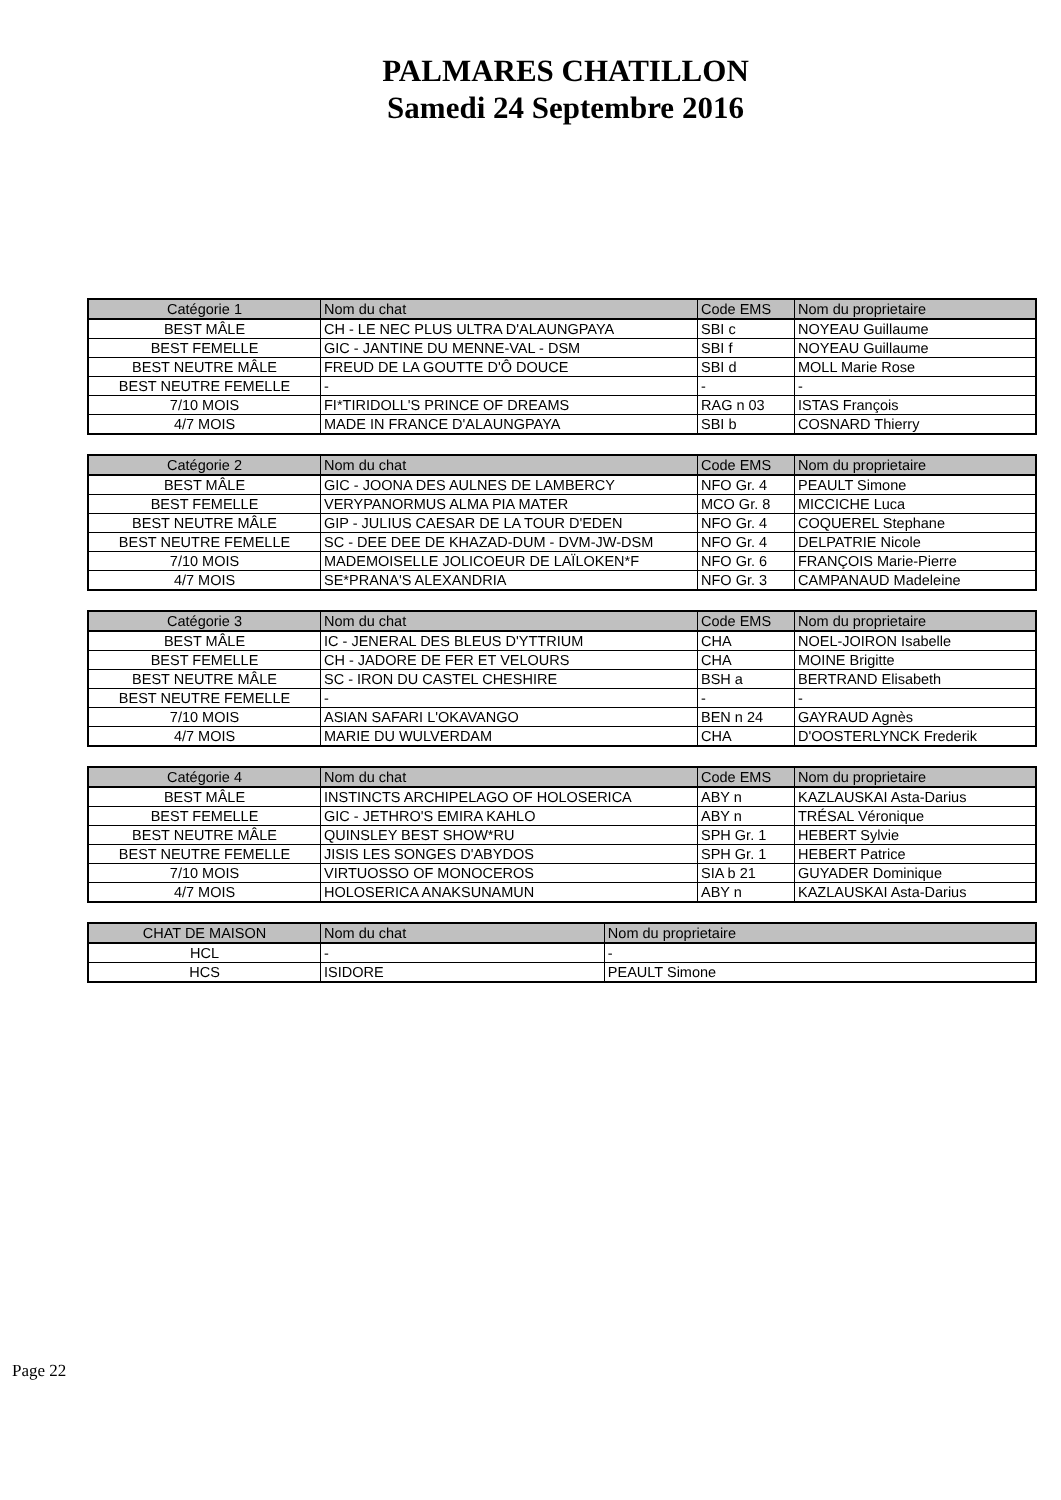PALMARES CHATILLON
Samedi 24 Septembre 2016
| Catégorie 1 | Nom du chat | Code EMS | Nom du proprietaire |
| --- | --- | --- | --- |
| BEST MÂLE | CH - LE NEC PLUS ULTRA D'ALAUNGPAYA | SBI c | NOYEAU Guillaume |
| BEST FEMELLE | GIC - JANTINE DU MENNE-VAL - DSM | SBI f | NOYEAU Guillaume |
| BEST NEUTRE MÂLE | FREUD DE LA GOUTTE D'Ô DOUCE | SBI d | MOLL Marie Rose |
| BEST NEUTRE FEMELLE | - | - | - |
| 7/10 MOIS | FI*TIRIDOLL'S PRINCE OF DREAMS | RAG n 03 | ISTAS François |
| 4/7 MOIS | MADE IN FRANCE D'ALAUNGPAYA | SBI b | COSNARD Thierry |
| Catégorie 2 | Nom du chat | Code EMS | Nom du proprietaire |
| --- | --- | --- | --- |
| BEST MÂLE | GIC - JOONA DES AULNES DE LAMBERCY | NFO Gr. 4 | PEAULT Simone |
| BEST FEMELLE | VERYPANORMUS ALMA PIA MATER | MCO Gr. 8 | MICCICHE Luca |
| BEST NEUTRE MÂLE | GIP - JULIUS CAESAR DE LA TOUR D'EDEN | NFO Gr. 4 | COQUEREL Stephane |
| BEST NEUTRE FEMELLE | SC - DEE DEE DE KHAZAD-DUM - DVM-JW-DSM | NFO Gr. 4 | DELPATRIE Nicole |
| 7/10 MOIS | MADEMOISELLE JOLICOEUR DE LAÏLOKEN*F | NFO Gr. 6 | FRANÇOIS Marie-Pierre |
| 4/7 MOIS | SE*PRANA'S ALEXANDRIA | NFO Gr. 3 | CAMPANAUD Madeleine |
| Catégorie 3 | Nom du chat | Code EMS | Nom du proprietaire |
| --- | --- | --- | --- |
| BEST MÂLE | IC - JENERAL DES BLEUS D'YTTRIUM | CHA | NOEL-JOIRON Isabelle |
| BEST FEMELLE | CH - JADORE DE FER ET VELOURS | CHA | MOINE Brigitte |
| BEST NEUTRE MÂLE | SC - IRON DU CASTEL CHESHIRE | BSH a | BERTRAND Elisabeth |
| BEST NEUTRE FEMELLE | - | - | - |
| 7/10 MOIS | ASIAN SAFARI L'OKAVANGO | BEN n 24 | GAYRAUD Agnès |
| 4/7 MOIS | MARIE DU WULVERDAM | CHA | D'OOSTERLYNCK Frederik |
| Catégorie 4 | Nom du chat | Code EMS | Nom du proprietaire |
| --- | --- | --- | --- |
| BEST MÂLE | INSTINCTS ARCHIPELAGO OF HOLOSERICA | ABY n | KAZLAUSKAI Asta-Darius |
| BEST FEMELLE | GIC - JETHRO'S EMIRA KAHLO | ABY n | TRÉSAL Véronique |
| BEST NEUTRE MÂLE | QUINSLEY BEST SHOW*RU | SPH Gr. 1 | HEBERT Sylvie |
| BEST NEUTRE FEMELLE | JISIS LES SONGES D'ABYDOS | SPH Gr. 1 | HEBERT Patrice |
| 7/10 MOIS | VIRTUOSSO OF MONOCEROS | SIA b 21 | GUYADER Dominique |
| 4/7 MOIS | HOLOSERICA ANAKSUNAMUN | ABY n | KAZLAUSKAI Asta-Darius |
| CHAT DE MAISON | Nom du chat | Nom du proprietaire |
| --- | --- | --- |
| HCL | - | - |
| HCS | ISIDORE | PEAULT Simone |
Page 22